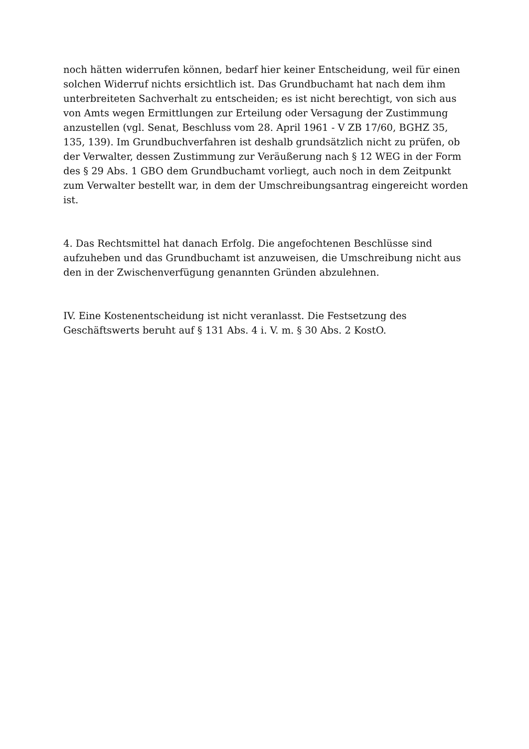noch hätten widerrufen können, bedarf hier keiner Entscheidung, weil für einen solchen Widerruf nichts ersichtlich ist. Das Grundbuchamt hat nach dem ihm unterbreiteten Sachverhalt zu entscheiden; es ist nicht berechtigt, von sich aus von Amts wegen Ermittlungen zur Erteilung oder Versagung der Zustimmung anzustellen (vgl. Senat, Beschluss vom 28. April 1961 - V ZB 17/60, BGHZ 35, 135, 139). Im Grundbuchverfahren ist deshalb grundsätzlich nicht zu prüfen, ob der Verwalter, dessen Zustimmung zur Veräußerung nach § 12 WEG in der Form des § 29 Abs. 1 GBO dem Grundbuchamt vorliegt, auch noch in dem Zeitpunkt zum Verwalter bestellt war, in dem der Umschreibungsantrag eingereicht worden ist.
4. Das Rechtsmittel hat danach Erfolg. Die angefochtenen Beschlüsse sind aufzuheben und das Grundbuchamt ist anzuweisen, die Umschreibung nicht aus den in der Zwischenverfügung genannten Gründen abzulehnen.
IV. Eine Kostenentscheidung ist nicht veranlasst. Die Festsetzung des Geschäftswerts beruht auf § 131 Abs. 4 i. V. m. § 30 Abs. 2 KostO.